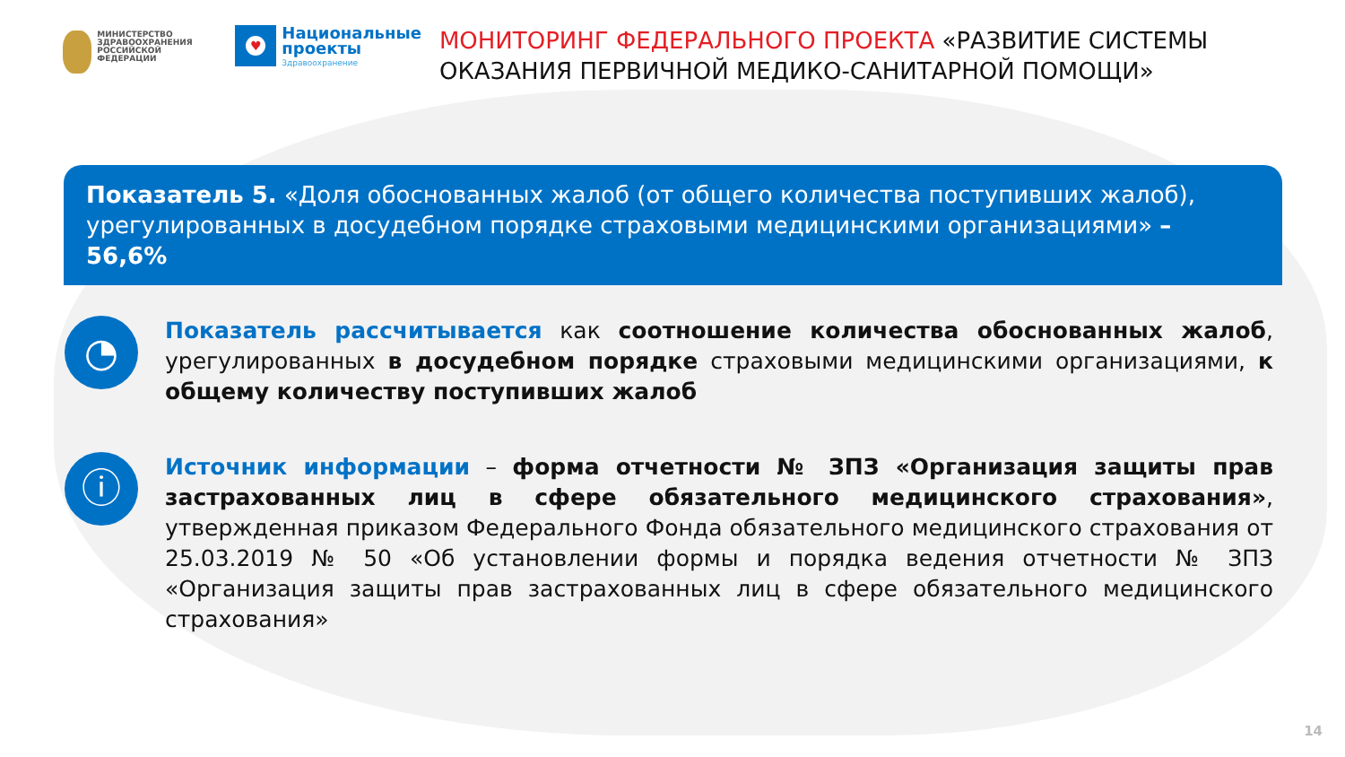МИНИСТЕРСТВО
ЗДРАВООХРАНЕНИЯ
РОССИЙСКОЙ ФЕДЕРАЦИИ
♥
Национальные
проекты
Здравоохранение
МОНИТОРИНГ ФЕДЕРАЛЬНОГО ПРОЕКТА «РАЗВИТИЕ СИСТЕМЫ ОКАЗАНИЯ ПЕРВИЧНОЙ МЕДИКО-САНИТАРНОЙ ПОМОЩИ»
Показатель 5. «Доля обоснованных жалоб (от общего количества поступивших жалоб), урегулированных в досудебном порядке страховыми медицинскими организациями» – 56,6%
◔
Показатель рассчитывается как соотношение количества обоснованных жалоб, урегулированных в досудебном порядке страховыми медицинскими организациями, к общему количеству поступивших жалоб
ⓘ
Источник информации – форма отчетности № ЗПЗ «Организация защиты прав застрахованных лиц в сфере обязательного медицинского страхования», утвержденная приказом Федерального Фонда обязательного медицинского страхования от 25.03.2019 № 50 «Об установлении формы и порядка ведения отчетности № ЗПЗ «Организация защиты прав застрахованных лиц в сфере обязательного медицинского страхования»
14